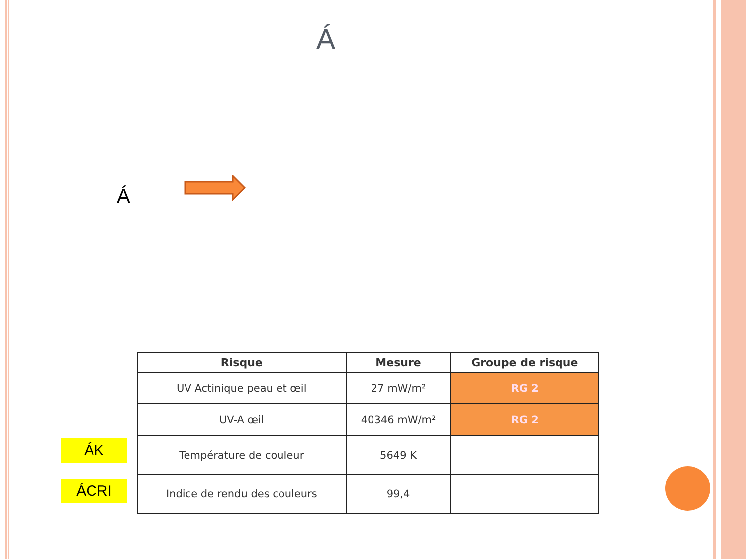Á
Á
ÁK
ÁCRI
| Risque | Mesure | Groupe de risque |
| --- | --- | --- |
| UV Actinique peau et œil | 27 mW/m² | RG 2 |
| UV-A œil | 40346 mW/m² | RG 2 |
| Température de couleur | 5649 K | |
| Indice de rendu des couleurs | 99,4 | |